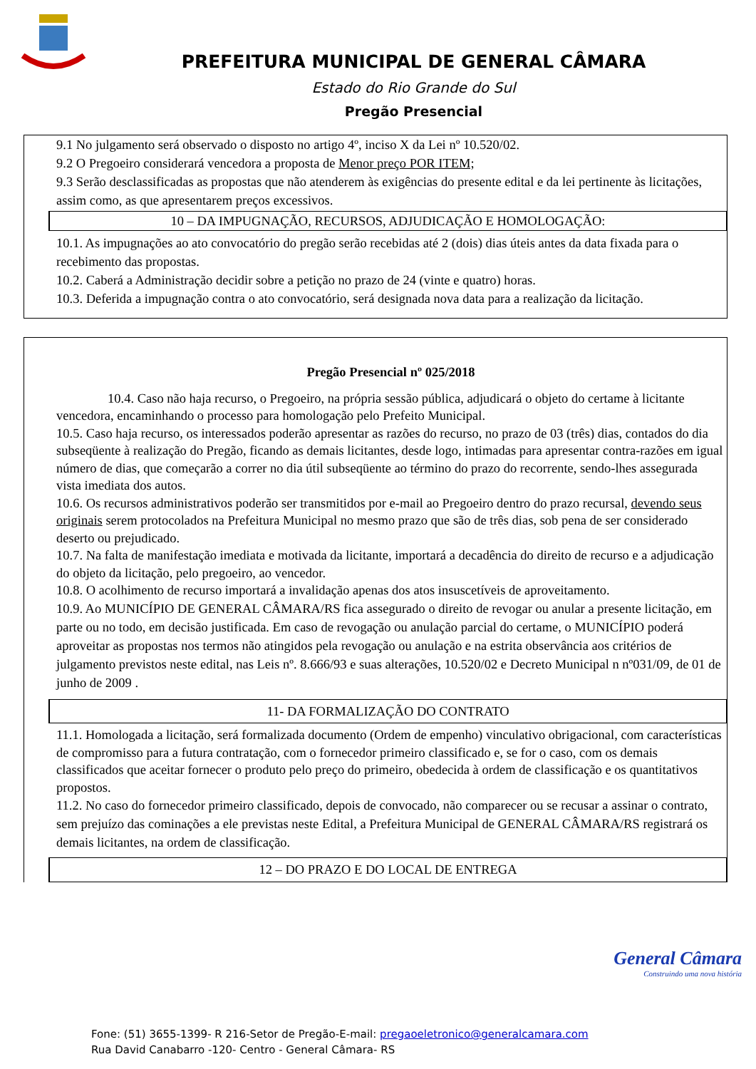PREFEITURA MUNICIPAL DE GENERAL CÂMARA
Estado do Rio Grande do Sul
Pregão Presencial
9.1 No julgamento será observado o disposto no artigo 4º, inciso X da Lei nº 10.520/02.
9.2 O Pregoeiro considerará vencedora a proposta de Menor preço POR ITEM;
9.3 Serão desclassificadas as propostas que não atenderem às exigências do presente edital e da lei pertinente às licitações, assim como, as que apresentarem preços excessivos.
10 – DA IMPUGNAÇÃO, RECURSOS, ADJUDICAÇÃO E HOMOLOGAÇÃO:
10.1. As impugnações ao ato convocatório do pregão serão recebidas até 2 (dois) dias úteis antes da data fixada para o recebimento das propostas.
10.2. Caberá a Administração decidir sobre a petição no prazo de 24 (vinte e quatro) horas.
10.3. Deferida a impugnação contra o ato convocatório, será designada nova data para a realização da licitação.
Pregão Presencial nº 025/2018
10.4. Caso não haja recurso, o Pregoeiro, na própria sessão pública, adjudicará o objeto do certame à licitante vencedora, encaminhando o processo para homologação pelo Prefeito Municipal.
10.5. Caso haja recurso, os interessados poderão apresentar as razões do recurso, no prazo de 03 (três) dias, contados do dia subseqüente à realização do Pregão, ficando as demais licitantes, desde logo, intimadas para apresentar contra-razões em igual número de dias, que começarão a correr no dia útil subseqüente ao término do prazo do recorrente, sendo-lhes assegurada vista imediata dos autos.
10.6. Os recursos administrativos poderão ser transmitidos por e-mail ao Pregoeiro dentro do prazo recursal, devendo seus originais serem protocolados na Prefeitura Municipal no mesmo prazo que são de três dias, sob pena de ser considerado deserto ou prejudicado.
10.7. Na falta de manifestação imediata e motivada da licitante, importará a decadência do direito de recurso e a adjudicação do objeto da licitação, pelo pregoeiro, ao vencedor.
10.8. O acolhimento de recurso importará a invalidação apenas dos atos insuscetíveis de aproveitamento.
10.9. Ao MUNICÍPIO DE GENERAL CÂMARA/RS fica assegurado o direito de revogar ou anular a presente licitação, em parte ou no todo, em decisão justificada. Em caso de revogação ou anulação parcial do certame, o MUNICÍPIO poderá aproveitar as propostas nos termos não atingidos pela revogação ou anulação e na estrita observância aos critérios de julgamento previstos neste edital, nas Leis nº. 8.666/93 e suas alterações, 10.520/02 e Decreto Municipal n nº031/09, de 01 de junho de 2009 .
11- DA FORMALIZAÇÃO DO CONTRATO
11.1. Homologada a licitação, será formalizada documento (Ordem de empenho) vinculativo obrigacional, com características de compromisso para a futura contratação, com o fornecedor primeiro classificado e, se for o caso, com os demais classificados que aceitar fornecer o produto pelo preço do primeiro, obedecida à ordem de classificação e os quantitativos propostos.
11.2. No caso do fornecedor primeiro classificado, depois de convocado, não comparecer ou se recusar a assinar o contrato, sem prejuízo das cominações a ele previstas neste Edital, a Prefeitura Municipal de GENERAL CÂMARA/RS registrará os demais licitantes, na ordem de classificação.
12 – DO PRAZO E DO LOCAL DE ENTREGA
General Câmara
Construindo uma nova história
Fone: (51) 3655-1399- R 216-Setor de Pregão-E-mail: pregaoeletronico@generalcamara.com
Rua David Canabarro -120- Centro - General Câmara- RS